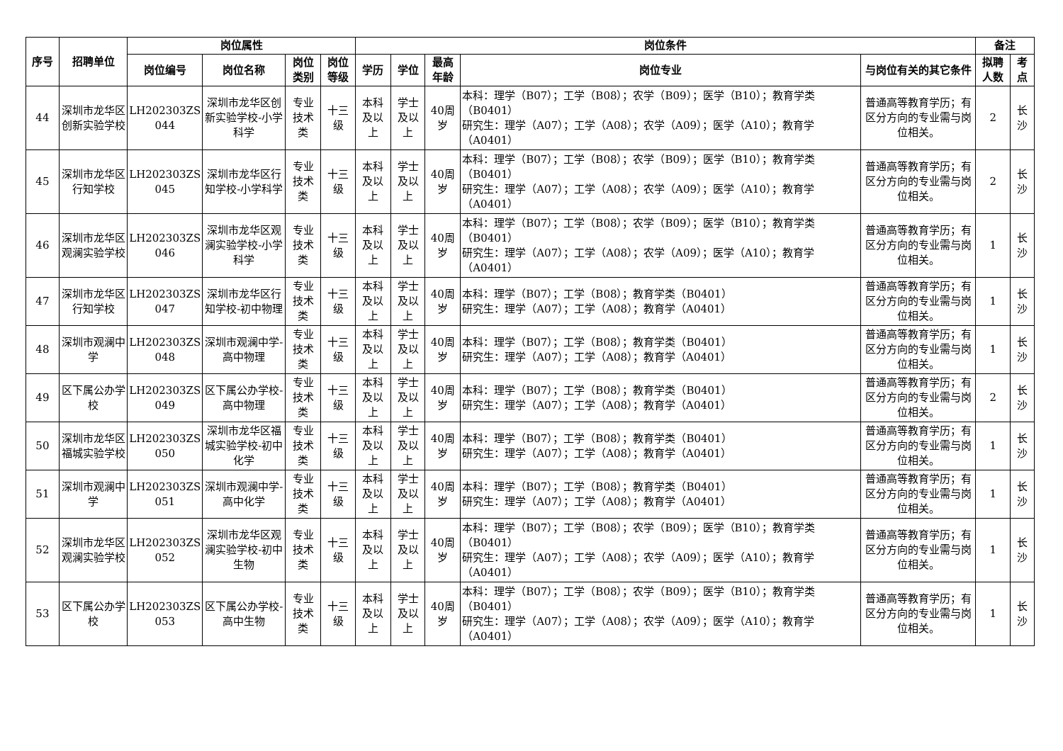| 序号 | 招聘单位 | 岗位属性 | | | | 岗位条件 | | | | | 备注 | |
| --- | --- | --- | --- | --- | --- | --- | --- | --- | --- | --- | --- | --- |
| | | 岗位编号 | 岗位名称 | 岗位类别 | 岗位等级 | 学历 | 学位 | 最高年龄 | 岗位专业 | 与岗位有关的其它条件 | 拟聘人数 | 考点 |
| 44 | 深圳市龙华区创新实验学校 | LH202303ZS 044 | 深圳市龙华区创新实验学校-小学科学 | 专业技术类 | 十三级 | 本科及以上 | 学士及以上 | 40周岁 | 本科：理学（B07）；工学（B08）；农学（B09）；医学（B10）；教育学类（B0401） 研究生：理学（A07）；工学（A08）；农学（A09）；医学（A10）；教育学（A0401） | 普通高等教育学历；有区分方向的专业需与岗位相关。 | 2 | 长沙 |
| 45 | 深圳市龙华区行知学校 | LH202303ZS 045 | 深圳市龙华区行知学校-小学科学 | 专业技术类 | 十三级 | 本科及以上 | 学士及以上 | 40周岁 | 本科：理学（B07）；工学（B08）；农学（B09）；医学（B10）；教育学类（B0401） 研究生：理学（A07）；工学（A08）；农学（A09）；医学（A10）；教育学（A0401） | 普通高等教育学历；有区分方向的专业需与岗位相关。 | 2 | 长沙 |
| 46 | 深圳市龙华区观澜实验学校 | LH202303ZS 046 | 深圳市龙华区观澜实验学校-小学科学 | 专业技术类 | 十三级 | 本科及以上 | 学士及以上 | 40周岁 | 本科：理学（B07）；工学（B08）；农学（B09）；医学（B10）；教育学类（B0401） 研究生：理学（A07）；工学（A08）；农学（A09）；医学（A10）；教育学（A0401） | 普通高等教育学历；有区分方向的专业需与岗位相关。 | 1 | 长沙 |
| 47 | 深圳市龙华区行知学校 | LH202303ZS 047 | 深圳市龙华区行知学校-初中物理 | 专业技术类 | 十三级 | 本科及以上 | 学士及以上 | 40周岁 | 本科：理学（B07）；工学（B08）；教育学类（B0401） 研究生：理学（A07）；工学（A08）；教育学（A0401） | 普通高等教育学历；有区分方向的专业需与岗位相关。 | 1 | 长沙 |
| 48 | 深圳市观澜中学 | LH202303ZS 048 | 深圳市观澜中学-高中物理 | 专业技术类 | 十三级 | 本科及以上 | 学士及以上 | 40周岁 | 本科：理学（B07）；工学（B08）；教育学类（B0401） 研究生：理学（A07）；工学（A08）；教育学（A0401） | 普通高等教育学历；有区分方向的专业需与岗位相关。 | 1 | 长沙 |
| 49 | 区下属公办学校 | LH202303ZS 049 | 区下属公办学校-高中物理 | 专业技术类 | 十三级 | 本科及以上 | 学士及以上 | 40周岁 | 本科：理学（B07）；工学（B08）；教育学类（B0401） 研究生：理学（A07）；工学（A08）；教育学（A0401） | 普通高等教育学历；有区分方向的专业需与岗位相关。 | 2 | 长沙 |
| 50 | 深圳市龙华区福城实验学校 | LH202303ZS 050 | 深圳市龙华区福城实验学校-初中化学 | 专业技术类 | 十三级 | 本科及以上 | 学士及以上 | 40周岁 | 本科：理学（B07）；工学（B08）；教育学类（B0401） 研究生：理学（A07）；工学（A08）；教育学（A0401） | 普通高等教育学历；有区分方向的专业需与岗位相关。 | 1 | 长沙 |
| 51 | 深圳市观澜中学 | LH202303ZS 051 | 深圳市观澜中学-高中化学 | 专业技术类 | 十三级 | 本科及以上 | 学士及以上 | 40周岁 | 本科：理学（B07）；工学（B08）；教育学类（B0401） 研究生：理学（A07）；工学（A08）；教育学（A0401） | 普通高等教育学历；有区分方向的专业需与岗位相关。 | 1 | 长沙 |
| 52 | 深圳市龙华区观澜实验学校 | LH202303ZS 052 | 深圳市龙华区观澜实验学校-初中生物 | 专业技术类 | 十三级 | 本科及以上 | 学士及以上 | 40周岁 | 本科：理学（B07）；工学（B08）；农学（B09）；医学（B10）；教育学类（B0401） 研究生：理学（A07）；工学（A08）；农学（A09）；医学（A10）；教育学（A0401） | 普通高等教育学历；有区分方向的专业需与岗位相关。 | 1 | 长沙 |
| 53 | 区下属公办学校 | LH202303ZS 053 | 区下属公办学校-高中生物 | 专业技术类 | 十三级 | 本科及以上 | 学士及以上 | 40周岁 | 本科：理学（B07）；工学（B08）；农学（B09）；医学（B10）；教育学类（B0401） 研究生：理学（A07）；工学（A08）；农学（A09）；医学（A10）；教育学（A0401） | 普通高等教育学历；有区分方向的专业需与岗位相关。 | 1 | 长沙 |